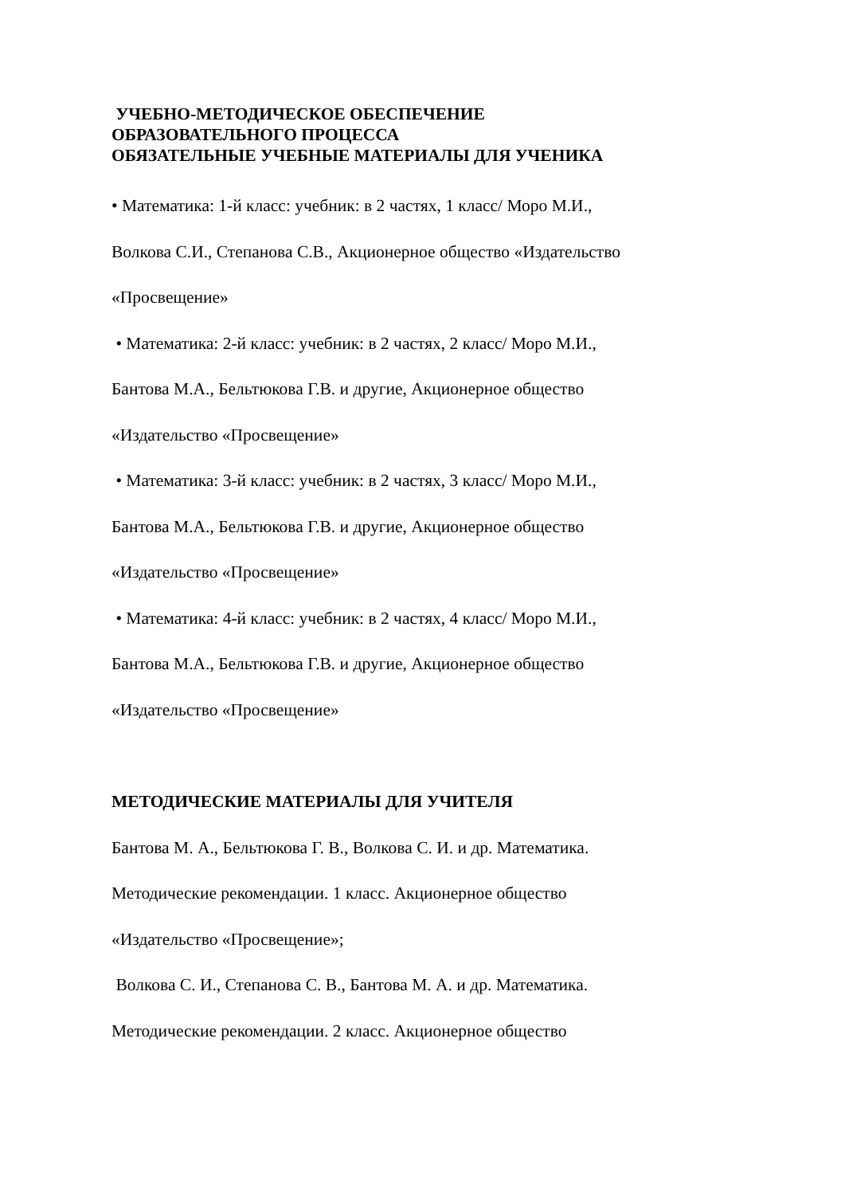УЧЕБНО-МЕТОДИЧЕСКОЕ ОБЕСПЕЧЕНИЕ
ОБРАЗОВАТЕЛЬНОГО ПРОЦЕССА
ОБЯЗАТЕЛЬНЫЕ УЧЕБНЫЕ МАТЕРИАЛЫ ДЛЯ УЧЕНИКА
• Математика: 1-й класс: учебник: в 2 частях, 1 класс/ Моро М.И.,
Волкова С.И., Степанова С.В., Акционерное общество «Издательство
«Просвещение»
• Математика: 2-й класс: учебник: в 2 частях, 2 класс/ Моро М.И.,
Бантова М.А., Бельтюкова Г.В. и другие, Акционерное общество
«Издательство «Просвещение»
• Математика: 3-й класс: учебник: в 2 частях, 3 класс/ Моро М.И.,
Бантова М.А., Бельтюкова Г.В. и другие, Акционерное общество
«Издательство «Просвещение»
• Математика: 4-й класс: учебник: в 2 частях, 4 класс/ Моро М.И.,
Бантова М.А., Бельтюкова Г.В. и другие, Акционерное общество
«Издательство «Просвещение»
МЕТОДИЧЕСКИЕ МАТЕРИАЛЫ ДЛЯ УЧИТЕЛЯ
Бантова М. А., Бельтюкова Г. В., Волкова С. И. и др. Математика.
Методические рекомендации. 1 класс. Акционерное общество
«Издательство «Просвещение»;
Волкова С. И., Степанова С. В., Бантова М. А. и др. Математика.
Методические рекомендации. 2 класс. Акционерное общество